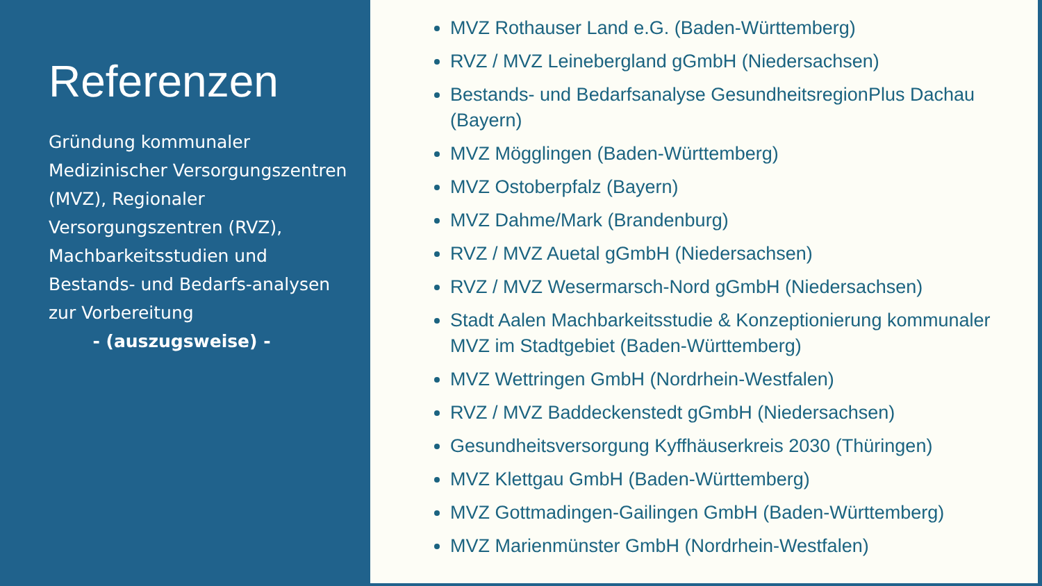Referenzen
Gründung kommunaler Medizinischer Versorgungszentren (MVZ), Regionaler Versorgungszentren (RVZ), Machbarkeitsstudien und Bestands- und Bedarfs-analysen zur Vorbereitung
- (auszugsweise) -
MVZ Rothauser Land e.G. (Baden-Württemberg)
RVZ / MVZ Leinebergland gGmbH (Niedersachsen)
Bestands- und Bedarfsanalyse GesundheitsregionPlus Dachau (Bayern)
MVZ Mögglingen (Baden-Württemberg)
MVZ Ostoberpfalz (Bayern)
MVZ Dahme/Mark (Brandenburg)
RVZ / MVZ Auetal gGmbH (Niedersachsen)
RVZ / MVZ Wesermarsch-Nord gGmbH (Niedersachsen)
Stadt Aalen Machbarkeitsstudie & Konzeptionierung kommunaler MVZ im Stadtgebiet (Baden-Württemberg)
MVZ Wettringen GmbH (Nordrhein-Westfalen)
RVZ / MVZ Baddeckenstedt gGmbH (Niedersachsen)
Gesundheitsversorgung Kyffhäuserkreis 2030 (Thüringen)
MVZ Klettgau GmbH (Baden-Württemberg)
MVZ Gottmadingen-Gailingen GmbH (Baden-Württemberg)
MVZ Marienmünster GmbH (Nordrhein-Westfalen)